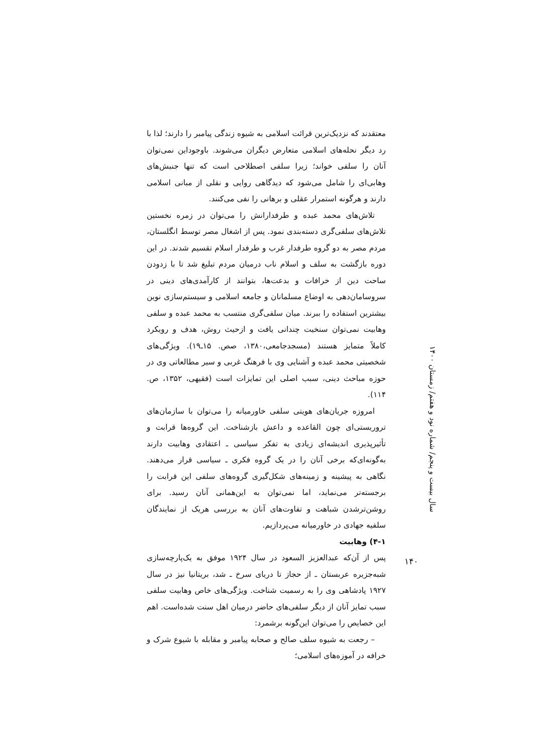سال بیست و پنجم/ شماره نود و هفتم/ زمستان ۱۴۰۰
معتقدند که نزدیک‌ترین قرائت اسلامی به شیوه زندگی پیامبر را دارند؛ لذا با رد دیگر نحله‌های اسلامی متعارض دیگران می‌شوند. باوجوداین نمی‌توان آنان را سلفی خواند؛ زیرا سلفی اصطلاحی است که تنها جنبش‌های وهابی‌ای را شامل می‌شود که دیدگاهی روایی و نقلی از مبانی اسلامی دارند و هرگونه استمرار عقلی و برهانی را نفی می‌کنند.
تلاش‌های محمد عبده و طرفدارانش را می‌توان در زمره نخستین تلاش‌های سلفی‌گری دسته‌بندی نمود. پس از اشغال مصر توسط انگلستان، مردم مصر به دو گروه طرفدار غرب و طرفدار اسلام تقسیم شدند. در این دوره بازگشت به سلف و اسلام ناب درمیان مردم تبلیغ شد تا با زدودن ساحت دین از خرافات و بدعت‌ها، بتوانند از کارآمدی‌های دینی در سروسامان‌دهی به اوضاع مسلمانان و جامعه اسلامی و سیستم‌سازی نوین بیشترین استفاده را ببرند. میان سلفی‌گری منتسب به محمد عبده و سلفی وهابیت نمی‌توان سنخیت چندانی یافت و ازحیث روش، هدف و رویکرد کاملاً متمایز هستند (مسجدجامعی،۱۳۸۰، صص. ۱۵ـ۱۹). ویژگی‌های شخصیتی محمد عبده و آشنایی وی با فرهنگ غربی و سیر مطالعاتی وی در حوزه مباحث دینی، سبب اصلی این تمایزات است (فقیهی، ۱۳۵۲، ص. ۱۱۴).
امروزه جریان‌های هویتی سلفی خاورمیانه را می‌توان با سازمان‌های تروریستی‌ای چون القاعده و داعش بازشناخت. این گروه‌ها قرابت و تأثیرپذیری اندیشه‌ای زیادی به تفکر سیاسی ـ اعتقادی وهابیت دارند به‌گونه‌ای‌که برخی آنان را در یک گروه فکری ـ سیاسی قرار می‌دهند. نگاهی به پیشینه و زمینه‌های شکل‌گیری گروه‌های سلفی این قرابت را برجسته‌تر می‌نماید، اما نمی‌توان به این‌همانی آنان رسید. برای روشن‌ترشدن شباهت و تفاوت‌های آنان به بررسی هریک از نمایندگان سلفیه جهادی در خاورمیانه می‌پردازیم.
۴-۱) وهابیت
پس از آن‌که عبدالعزیز السعود در سال ۱۹۲۴ موفق به یک‌پارچه‌سازی شبه‌جزیره عربستان ـ از حجاز تا دریای سرخ ـ شد، بریتانیا نیز در سال ۱۹۲۷ پادشاهی وی را به رسمیت شناخت. ویژگی‌های خاص وهابیت سلفی سبب تمایز آنان از دیگر سلفی‌های حاضر درمیان اهل سنت شده‌است. اهم این خصایص را می‌توان این‌گونه برشمرد:
– رجعت به شیوه سلف صالح و صحابه پیامبر و مقابله با شیوع شرک و خرافه در آموزه‌های اسلامی؛
۱۴۰